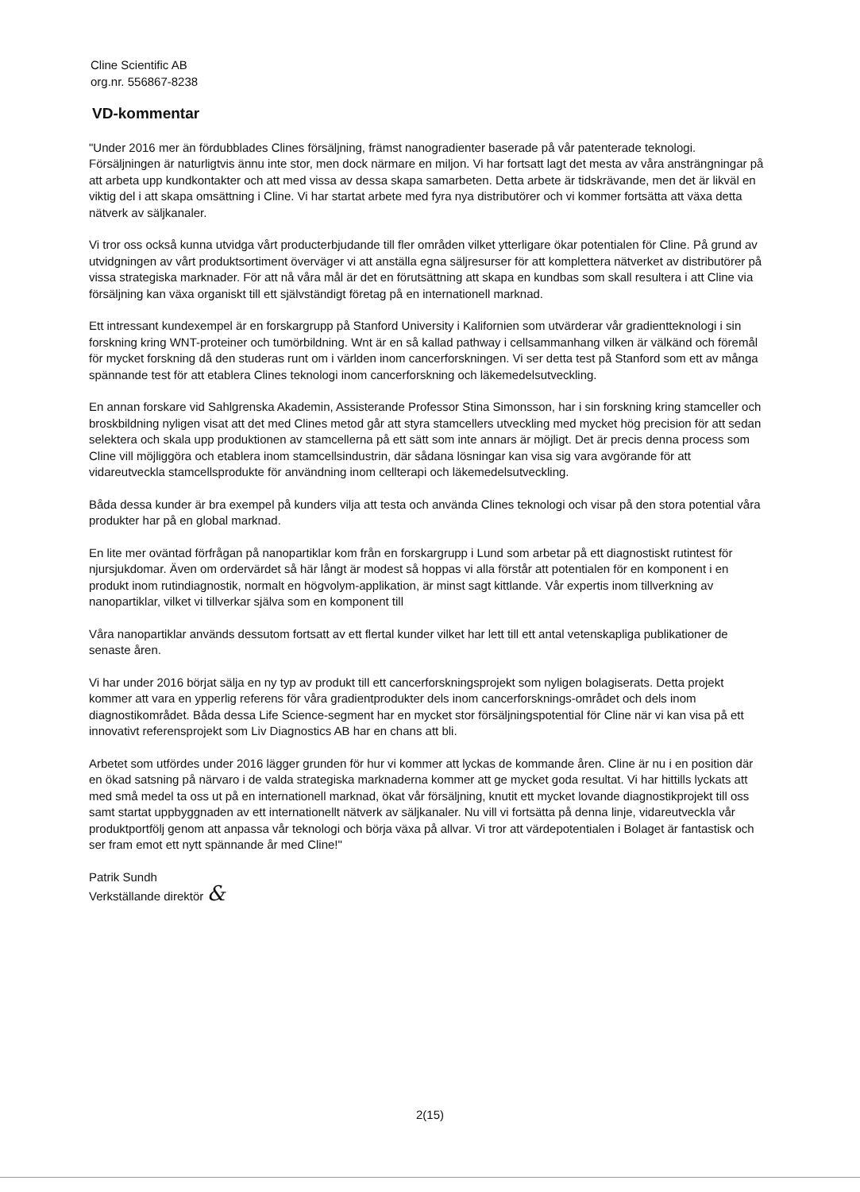Cline Scientific AB
org.nr. 556867-8238
VD-kommentar
"Under 2016 mer än fördubblades Clines försäljning, främst nanogradienter baserade på vår patenterade teknologi. Försäljningen är naturligtvis ännu inte stor, men dock närmare en miljon. Vi har fortsatt lagt det mesta av våra ansträngningar på att arbeta upp kundkontakter och att med vissa av dessa skapa samarbeten. Detta arbete är tidskrävande, men det är likväl en viktig del i att skapa omsättning i Cline. Vi har startat arbete med fyra nya distributörer och vi kommer fortsätta att växa detta nätverk av säljkanaler.
Vi tror oss också kunna utvidga vårt producterbjudande till fler områden vilket ytterligare ökar potentialen för Cline. På grund av utvidgningen av vårt produktsortiment överväger vi att anställa egna säljresurser för att komplettera nätverket av distributörer på vissa strategiska marknader. För att nå våra mål är det en förutsättning att skapa en kundbas som skall resultera i att Cline via försäljning kan växa organiskt till ett självständigt företag på en internationell marknad.
Ett intressant kundexempel är en forskargrupp på Stanford University i Kalifornien som utvärderar vår gradientteknologi i sin forskning kring WNT-proteiner och tumörbildning. Wnt är en så kallad pathway i cellsammanhang vilken är välkänd och föremål för mycket forskning då den studeras runt om i världen inom cancerforskningen. Vi ser detta test på Stanford som ett av många spännande test för att etablera Clines teknologi inom cancerforskning och läkemedelsutveckling.
En annan forskare vid Sahlgrenska Akademin, Assisterande Professor Stina Simonsson, har i sin forskning kring stamceller och broskbildning nyligen visat att det med Clines metod går att styra stamcellers utveckling med mycket hög precision för att sedan selektera och skala upp produktionen av stamcellerna på ett sätt som inte annars är möjligt. Det är precis denna process som Cline vill möjliggöra och etablera inom stamcellsindustrin, där sådana lösningar kan visa sig vara avgörande för att vidareutveckla stamcellsprodukte för användning inom cellterapi och läkemedelsutveckling.
Båda dessa kunder är bra exempel på kunders vilja att testa och använda Clines teknologi och visar på den stora potential våra produkter har på en global marknad.
En lite mer oväntad förfrågan på nanopartiklar kom från en forskargrupp i Lund som arbetar på ett diagnostiskt rutintest för njursjukdomar. Även om ordervärdet så här långt är modest så hoppas vi alla förstår att potentialen för en komponent i en produkt inom rutindiagnostik, normalt en högvolym-applikation, är minst sagt kittlande. Vår expertis inom tillverkning av nanopartiklar, vilket vi tillverkar själva som en komponent till
Våra nanopartiklar används dessutom fortsatt av ett flertal kunder vilket har lett till ett antal vetenskapliga publikationer de senaste åren.
Vi har under 2016 börjat sälja en ny typ av produkt till ett cancerforskningsprojekt som nyligen bolagiserats. Detta projekt kommer att vara en ypperlig referens för våra gradientprodukter dels inom cancerforsknings-området och dels inom diagnostikområdet. Båda dessa Life Science-segment har en mycket stor försäljningspotential för Cline när vi kan visa på ett innovativt referensprojekt som Liv Diagnostics AB har en chans att bli.
Arbetet som utfördes under 2016 lägger grunden för hur vi kommer att lyckas de kommande åren. Cline är nu i en position där en ökad satsning på närvaro i de valda strategiska marknaderna kommer att ge mycket goda resultat. Vi har hittills lyckats att med små medel ta oss ut på en internationell marknad, ökat vår försäljning, knutit ett mycket lovande diagnostikprojekt till oss samt startat uppbyggnaden av ett internationellt nätverk av säljkanaler. Nu vill vi fortsätta på denna linje, vidareutveckla vår produktportfölj genom att anpassa vår teknologi och börja växa på allvar. Vi tror att värdepotentialen i Bolaget är fantastisk och ser fram emot ett nytt spännande år med Cline!"
Patrik Sundh
Verkställande direktör &
2(15)